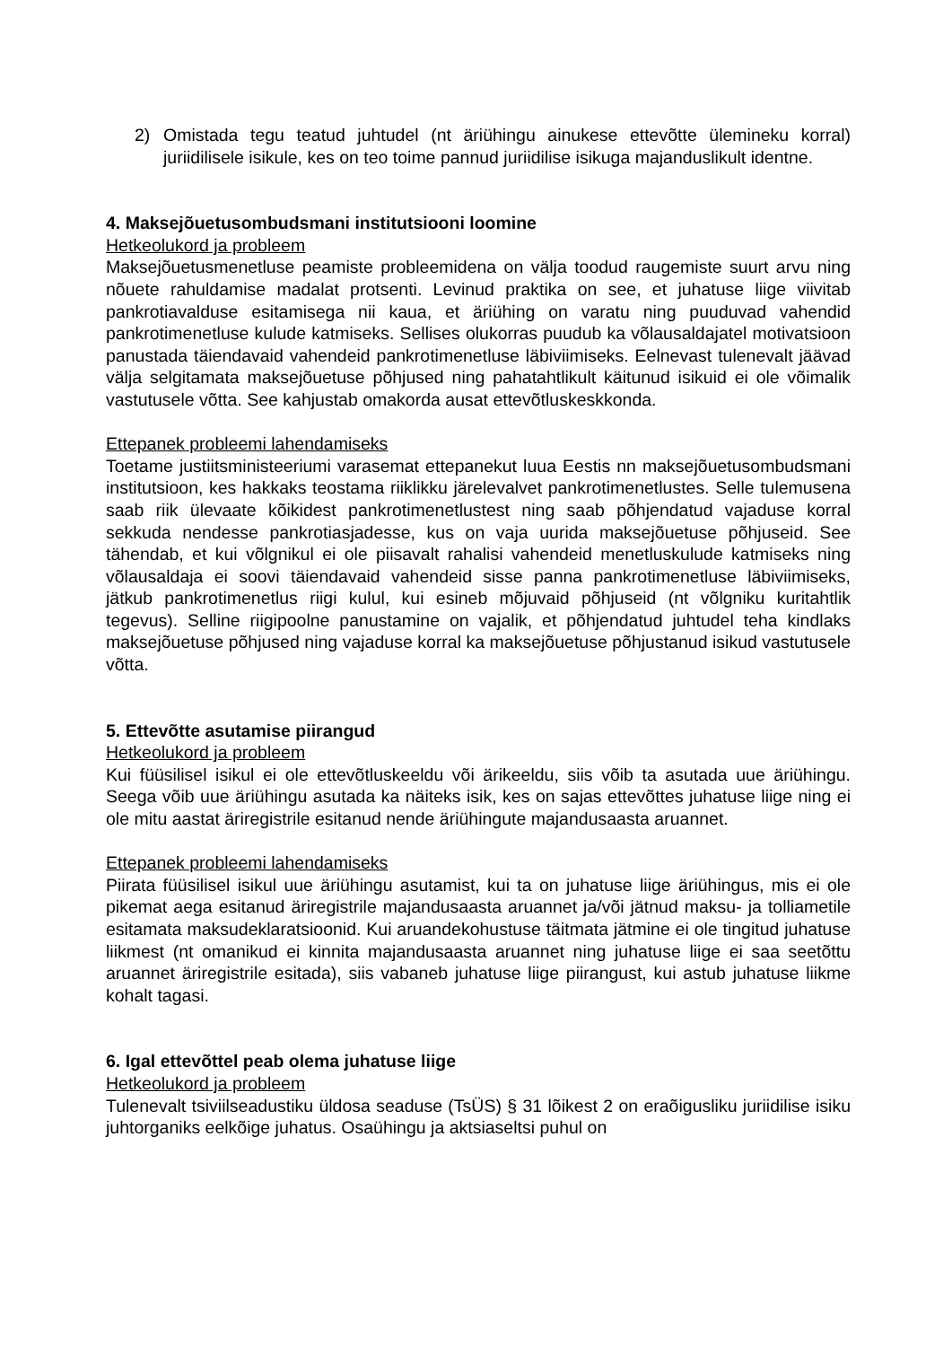2) Omistada tegu teatud juhtudel (nt äriühingu ainukese ettevõtte ülemineku korral) juriidilisele isikule, kes on teo toime pannud juriidilise isikuga majanduslikult identne.
4. Maksejõuetusombudsmani institutsiooni loomine
Hetkeolukord ja probleem
Maksejõuetusmenetluse peamiste probleemidena on välja toodud raugemiste suurt arvu ning nõuete rahuldamise madalat protsenti. Levinud praktika on see, et juhatuse liige viivitab pankrotiavalduse esitamisega nii kaua, et äriühing on varatu ning puuduvad vahendid pankrotimenetluse kulude katmiseks. Sellises olukorras puudub ka võlausaldajatel motivatsioon panustada täiendavaid vahendeid pankrotimenetluse läbiviimiseks. Eelnevast tulenevalt jäävad välja selgitamata maksejõuetuse põhjused ning pahatahtlikult käitunud isikuid ei ole võimalik vastutusele võtta. See kahjustab omakorda ausat ettevõtluskeskkonda.
Ettepanek probleemi lahendamiseks
Toetame justiitsministeeriumi varasemat ettepanekut luua Eestis nn maksejõuetusombudsmani institutsioon, kes hakkaks teostama riiklikku järelevalvet pankrotimenetlustes. Selle tulemusena saab riik ülevaate kõikidest pankrotimenetlustest ning saab põhjendatud vajaduse korral sekkuda nendesse pankrotiasjadesse, kus on vaja uurida maksejõuetuse põhjuseid. See tähendab, et kui võlgnikul ei ole piisavalt rahalisi vahendeid menetluskulude katmiseks ning võlausaldaja ei soovi täiendavaid vahendeid sisse panna pankrotimenetluse läbiviimiseks, jätkub pankrotimenetlus riigi kulul, kui esineb mõjuvaid põhjuseid (nt võlgniku kuritahtlik tegevus). Selline riigipoolne panustamine on vajalik, et põhjendatud juhtudel teha kindlaks maksejõuetuse põhjused ning vajaduse korral ka maksejõuetuse põhjustanud isikud vastutusele võtta.
5. Ettevõtte asutamise piirangud
Hetkeolukord ja probleem
Kui füüsilisel isikul ei ole ettevõtluskeeldu või ärikeeldu, siis võib ta asutada uue äriühingu. Seega võib uue äriühingu asutada ka näiteks isik, kes on sajas ettevõttes juhatuse liige ning ei ole mitu aastat äriregistrile esitanud nende äriühingute majandusaasta aruannet.
Ettepanek probleemi lahendamiseks
Piirata füüsilisel isikul uue äriühingu asutamist, kui ta on juhatuse liige äriühingus, mis ei ole pikemat aega esitanud äriregistrile majandusaasta aruannet ja/või jätnud maksu- ja tolliametile esitamata maksudeklaratsioonid. Kui aruandekohustuse täitmata jätmine ei ole tingitud juhatuse liikmest (nt omanikud ei kinnita majandusaasta aruannet ning juhatuse liige ei saa seetõttu aruannet äriregistrile esitada), siis vabaneb juhatuse liige piirangust, kui astub juhatuse liikme kohalt tagasi.
6. Igal ettevõttel peab olema juhatuse liige
Hetkeolukord ja probleem
Tulenevalt tsiviilseadustiku üldosa seaduse (TsÜS) § 31 lõikest 2 on eraõigusliku juriidilise isiku juhtorganiks eelkõige juhatus. Osaühingu ja aktsiaseltsi puhul on